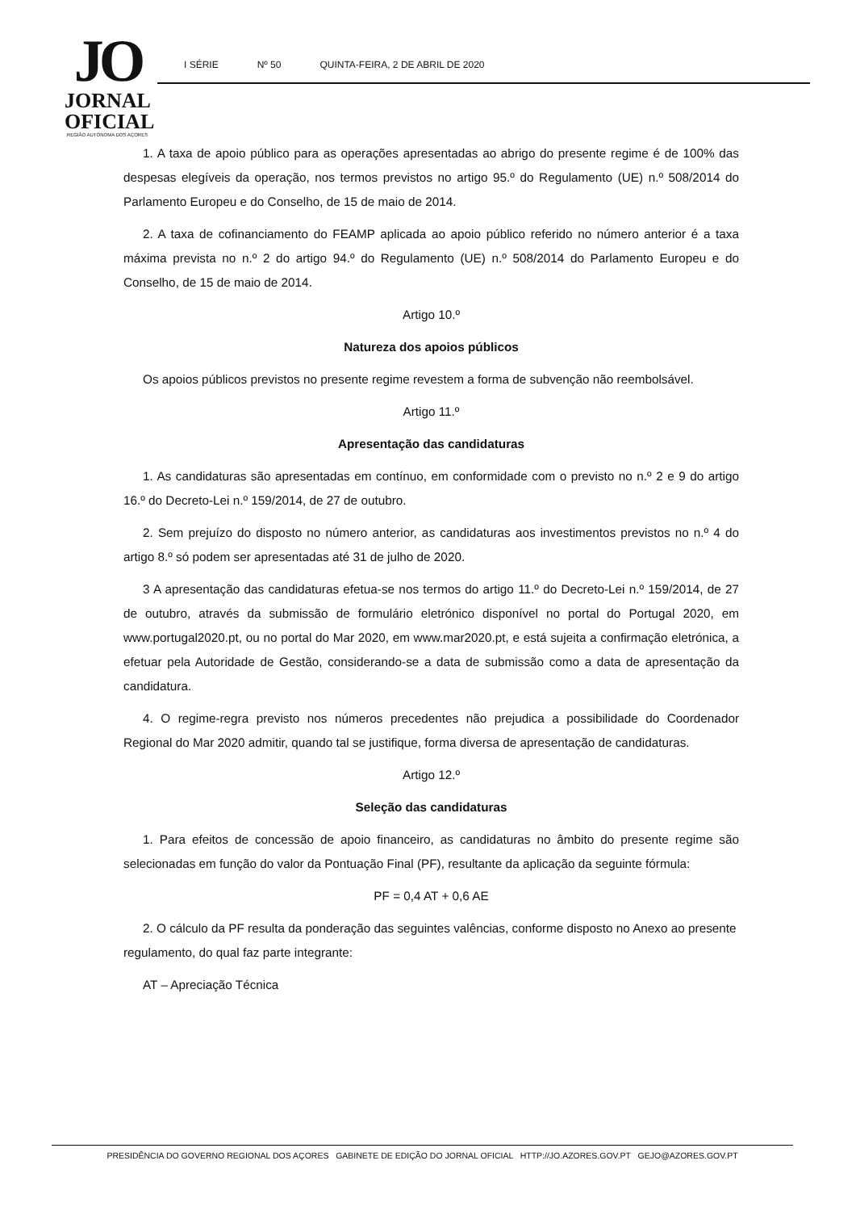JO
JORNAL
OFICIAL
REGIÃO AUTÓNOMA DOS AÇORES
I SÉRIE Nº 50 QUINTA-FEIRA, 2 DE ABRIL DE 2020
1. A taxa de apoio público para as operações apresentadas ao abrigo do presente regime é de 100% das despesas elegíveis da operação, nos termos previstos no artigo 95.º do Regulamento (UE) n.º 508/2014 do Parlamento Europeu e do Conselho, de 15 de maio de 2014.
2. A taxa de cofinanciamento do FEAMP aplicada ao apoio público referido no número anterior é a taxa máxima prevista no n.º 2 do artigo 94.º do Regulamento (UE) n.º 508/2014 do Parlamento Europeu e do Conselho, de 15 de maio de 2014.
Artigo 10.º
Natureza dos apoios públicos
Os apoios públicos previstos no presente regime revestem a forma de subvenção não reembolsável.
Artigo 11.º
Apresentação das candidaturas
1. As candidaturas são apresentadas em contínuo, em conformidade com o previsto no n.º 2 e 9 do artigo 16.º do Decreto-Lei n.º 159/2014, de 27 de outubro.
2. Sem prejuízo do disposto no número anterior, as candidaturas aos investimentos previstos no n.º 4 do artigo 8.º só podem ser apresentadas até 31 de julho de 2020.
3 A apresentação das candidaturas efetua-se nos termos do artigo 11.º do Decreto-Lei n.º 159/2014, de 27 de outubro, através da submissão de formulário eletrónico disponível no portal do Portugal 2020, em www.portugal2020.pt, ou no portal do Mar 2020, em www.mar2020.pt, e está sujeita a confirmação eletrónica, a efetuar pela Autoridade de Gestão, considerando-se a data de submissão como a data de apresentação da candidatura.
4. O regime-regra previsto nos números precedentes não prejudica a possibilidade do Coordenador Regional do Mar 2020 admitir, quando tal se justifique, forma diversa de apresentação de candidaturas.
Artigo 12.º
Seleção das candidaturas
1. Para efeitos de concessão de apoio financeiro, as candidaturas no âmbito do presente regime são selecionadas em função do valor da Pontuação Final (PF), resultante da aplicação da seguinte fórmula:
PF = 0,4 AT + 0,6 AE
2. O cálculo da PF resulta da ponderação das seguintes valências, conforme disposto no Anexo ao presente regulamento, do qual faz parte integrante:
AT – Apreciação Técnica
PRESIDÊNCIA DO GOVERNO REGIONAL DOS AÇORES GABINETE DE EDIÇÃO DO JORNAL OFICIAL HTTP://JO.AZORES.GOV.PT GEJO@AZORES.GOV.PT